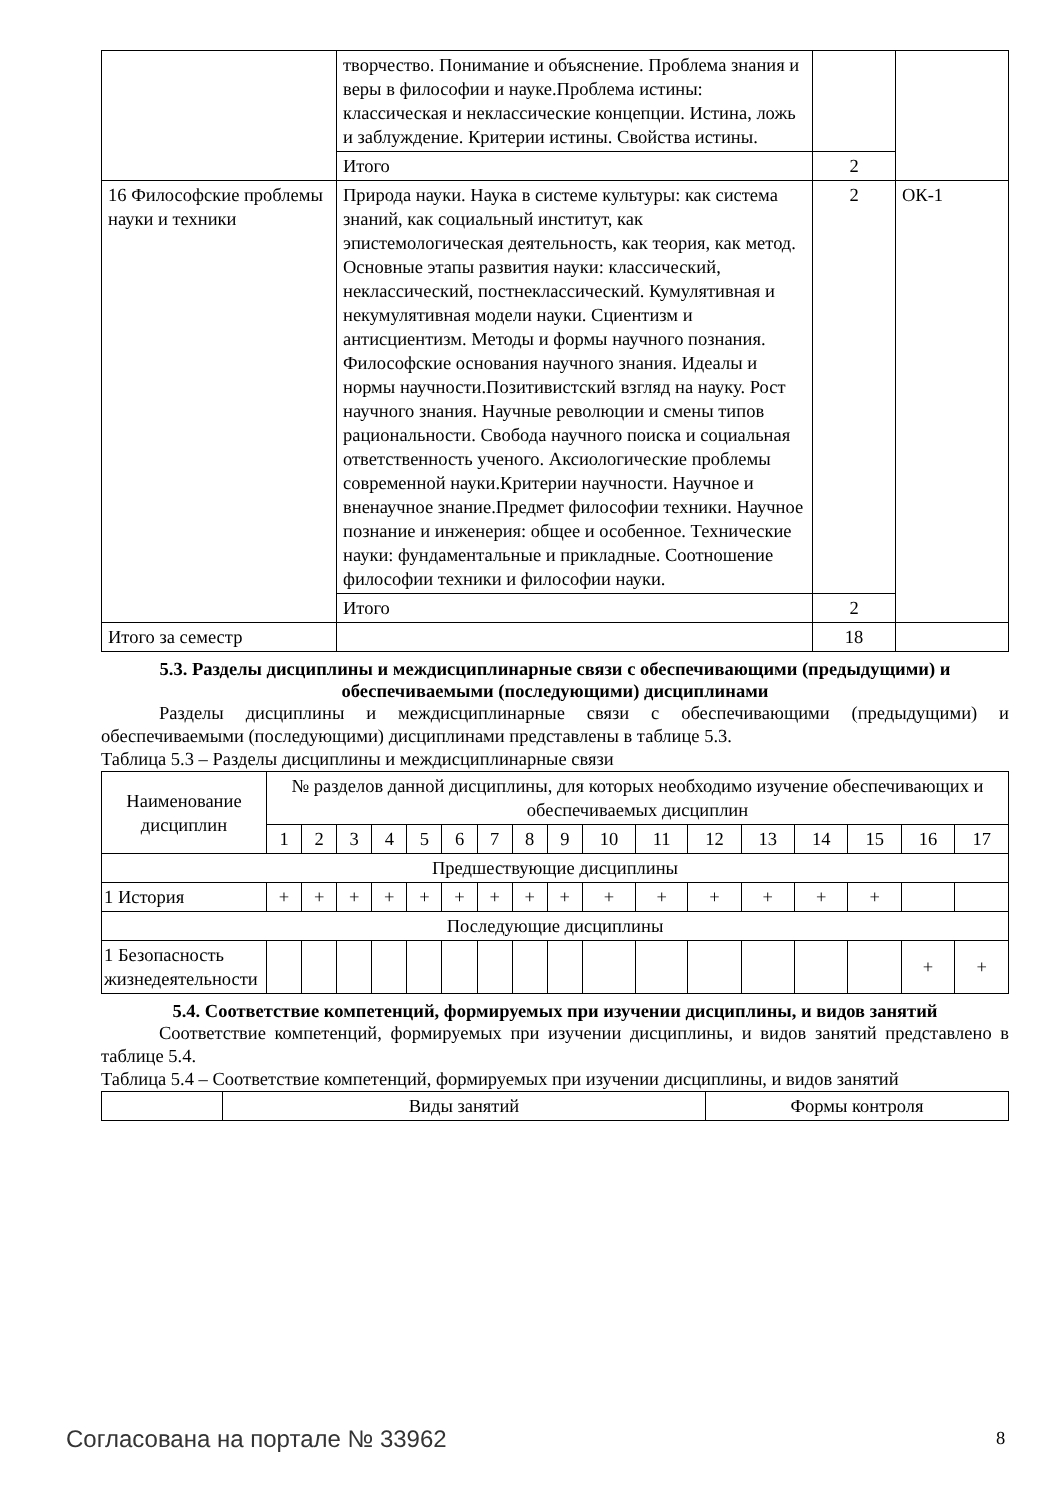| | творчество. Понимание и объяснение. Проблема знания и веры в философии и науке.Проблема истины: классическая и неклассические концепции. Истина, ложь и заблуждение. Критерии истины. Свойства истины. | | |
| | Итого | 2 | |
| 16 Философские проблемы науки и техники | Природа науки. Наука в системе культуры: как система знаний, как социальный институт, как эпистемологическая деятельность, как теория, как метод. Основные этапы развития науки: классический, неклассический, постнеклассический. Кумулятивная и некумулятивная модели науки. Сциентизм и антисциентизм. Методы и формы научного познания. Философские основания научного знания. Идеалы и нормы научности.Позитивистский взгляд на науку. Рост научного знания. Научные революции и смены типов рациональности. Свобода научного поиска и социальная ответственность ученого. Аксиологические проблемы современной науки.Критерии научности. Научное и вненаучное знание.Предмет философии техники. Научное познание и инженерия: общее и особенное. Технические науки: фундаментальные и прикладные. Соотношение философии техники и философии науки. | 2 | ОК-1 |
| | Итого | 2 | |
| Итого за семестр | | 18 | |
5.3. Разделы дисциплины и междисциплинарные связи с обеспечивающими (предыдущими) и обеспечиваемыми (последующими) дисциплинами
Разделы дисциплины и междисциплинарные связи с обеспечивающими (предыдущими) и обеспечиваемыми (последующими) дисциплинами представлены в таблице 5.3.
Таблица 5.3 – Разделы дисциплины и междисциплинарные связи
| Наименование дисциплин | № разделов данной дисциплины, для которых необходимо изучение обеспечивающих и обеспечиваемых дисциплин | | | | | | | | | | | | | | | | |
| | 1 | 2 | 3 | 4 | 5 | 6 | 7 | 8 | 9 | 10 | 11 | 12 | 13 | 14 | 15 | 16 | 17 |
| Предшествующие дисциплины | | | | | | | | | | | | | | | | | |
| 1 История | + | + | + | + | + | + | + | + | + | + | + | + | + | + | + | | |
| Последующие дисциплины | | | | | | | | | | | | | | | | | |
| 1 Безопасность жизнедеятельности | | | | | | | | | | | | | | | | + | + |
5.4. Соответствие компетенций, формируемых при изучении дисциплины, и видов занятий
Соответствие компетенций, формируемых при изучении дисциплины, и видов занятий представлено в таблице 5.4.
Таблица 5.4 – Соответствие компетенций, формируемых при изучении дисциплины, и видов занятий
| | Виды занятий | Формы контроля |
Согласована на портале № 33962 8